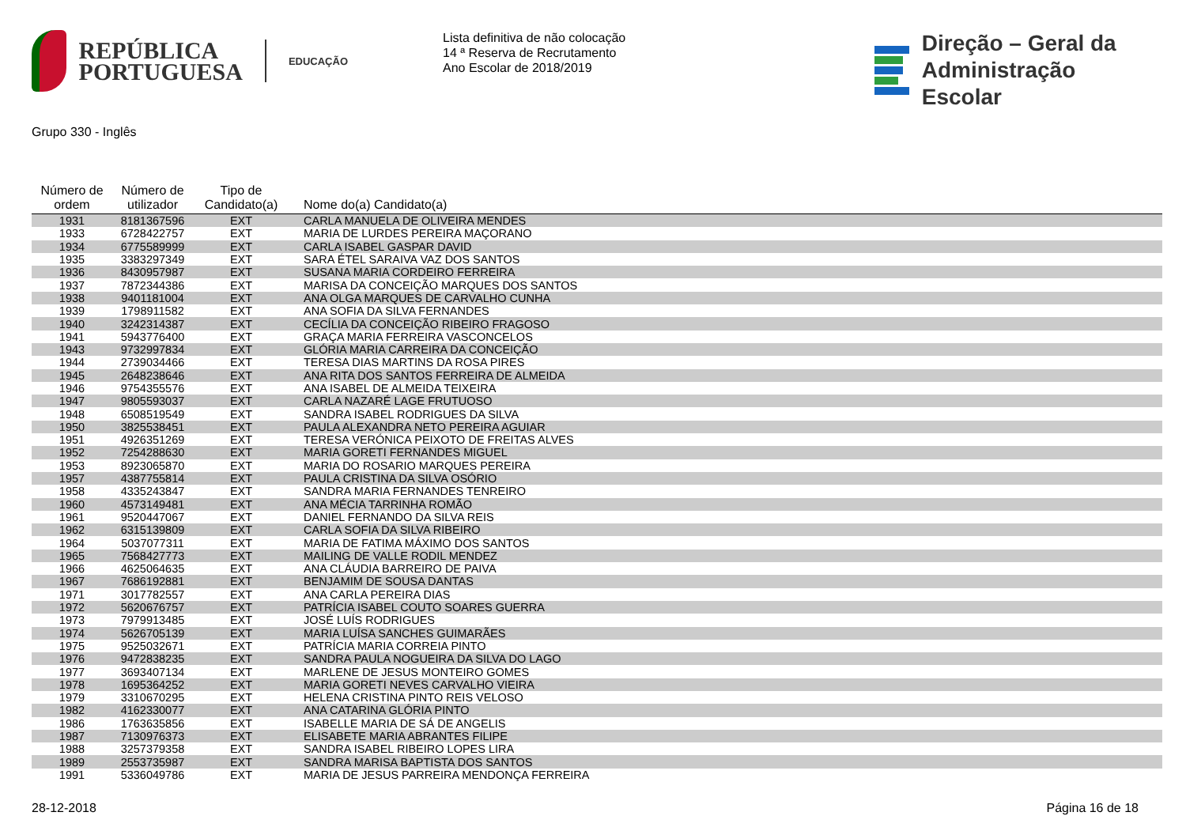REPÚBLICA
PORTUGUESA
EDUCAÇÃO
Lista definitiva de não colocação
14 ª Reserva de Recrutamento
Ano Escolar de 2018/2019
Direção – Geral da
Administração Escolar
Grupo 330 - Inglês
| Número de ordem | Número de utilizador | Tipo de Candidato(a) | Nome do(a) Candidato(a) |
| --- | --- | --- | --- |
| 1931 | 8181367596 | EXT | CARLA MANUELA DE OLIVEIRA MENDES |
| 1933 | 6728422757 | EXT | MARIA DE LURDES PEREIRA MAÇORANO |
| 1934 | 6775589999 | EXT | CARLA ISABEL GASPAR DAVID |
| 1935 | 3383297349 | EXT | SARA ÉTEL SARAIVA VAZ DOS SANTOS |
| 1936 | 8430957987 | EXT | SUSANA MARIA CORDEIRO FERREIRA |
| 1937 | 7872344386 | EXT | MARISA DA CONCEIÇÃO MARQUES DOS SANTOS |
| 1938 | 9401181004 | EXT | ANA OLGA MARQUES DE CARVALHO CUNHA |
| 1939 | 1798911582 | EXT | ANA SOFIA DA SILVA FERNANDES |
| 1940 | 3242314387 | EXT | CECÍLIA DA CONCEIÇÃO RIBEIRO FRAGOSO |
| 1941 | 5943776400 | EXT | GRAÇA MARIA FERREIRA VASCONCELOS |
| 1943 | 9732997834 | EXT | GLÓRIA MARIA CARREIRA DA CONCEIÇÃO |
| 1944 | 2739034466 | EXT | TERESA DIAS MARTINS DA ROSA PIRES |
| 1945 | 2648238646 | EXT | ANA RITA DOS SANTOS FERREIRA DE ALMEIDA |
| 1946 | 9754355576 | EXT | ANA ISABEL DE ALMEIDA TEIXEIRA |
| 1947 | 9805593037 | EXT | CARLA NAZARÉ LAGE FRUTUOSO |
| 1948 | 6508519549 | EXT | SANDRA ISABEL RODRIGUES DA SILVA |
| 1950 | 3825538451 | EXT | PAULA ALEXANDRA NETO PEREIRA AGUIAR |
| 1951 | 4926351269 | EXT | TERESA VERÓNICA PEIXOTO DE FREITAS ALVES |
| 1952 | 7254288630 | EXT | MARIA GORETI FERNANDES MIGUEL |
| 1953 | 8923065870 | EXT | MARIA DO ROSARIO MARQUES PEREIRA |
| 1957 | 4387755814 | EXT | PAULA CRISTINA DA SILVA OSÓRIO |
| 1958 | 4335243847 | EXT | SANDRA MARIA FERNANDES TENREIRO |
| 1960 | 4573149481 | EXT | ANA MÉCIA TARRINHA ROMÃO |
| 1961 | 9520447067 | EXT | DANIEL FERNANDO DA SILVA REIS |
| 1962 | 6315139809 | EXT | CARLA SOFIA DA SILVA RIBEIRO |
| 1964 | 5037077311 | EXT | MARIA DE FATIMA MÁXIMO DOS SANTOS |
| 1965 | 7568427773 | EXT | MAILING DE VALLE RODIL MENDEZ |
| 1966 | 4625064635 | EXT | ANA CLÁUDIA BARREIRO DE PAIVA |
| 1967 | 7686192881 | EXT | BENJAMIM DE SOUSA DANTAS |
| 1971 | 3017782557 | EXT | ANA CARLA PEREIRA DIAS |
| 1972 | 5620676757 | EXT | PATRÍCIA ISABEL COUTO SOARES GUERRA |
| 1973 | 7979913485 | EXT | JOSÉ LUÍS RODRIGUES |
| 1974 | 5626705139 | EXT | MARIA LUÍSA SANCHES GUIMARÃES |
| 1975 | 9525032671 | EXT | PATRÍCIA MARIA CORREIA PINTO |
| 1976 | 9472838235 | EXT | SANDRA PAULA NOGUEIRA DA SILVA DO LAGO |
| 1977 | 3693407134 | EXT | MARLENE DE JESUS MONTEIRO GOMES |
| 1978 | 1695364252 | EXT | MARIA GORETI NEVES CARVALHO VIEIRA |
| 1979 | 3310670295 | EXT | HELENA CRISTINA PINTO REIS VELOSO |
| 1982 | 4162330077 | EXT | ANA CATARINA GLÓRIA PINTO |
| 1986 | 1763635856 | EXT | ISABELLE MARIA DE SÁ DE ANGELIS |
| 1987 | 7130976373 | EXT | ELISABETE MARIA ABRANTES FILIPE |
| 1988 | 3257379358 | EXT | SANDRA ISABEL RIBEIRO LOPES LIRA |
| 1989 | 2553735987 | EXT | SANDRA MARISA BAPTISTA DOS SANTOS |
| 1991 | 5336049786 | EXT | MARIA DE JESUS PARREIRA MENDONÇA FERREIRA |
28-12-2018 Página 16 de 18